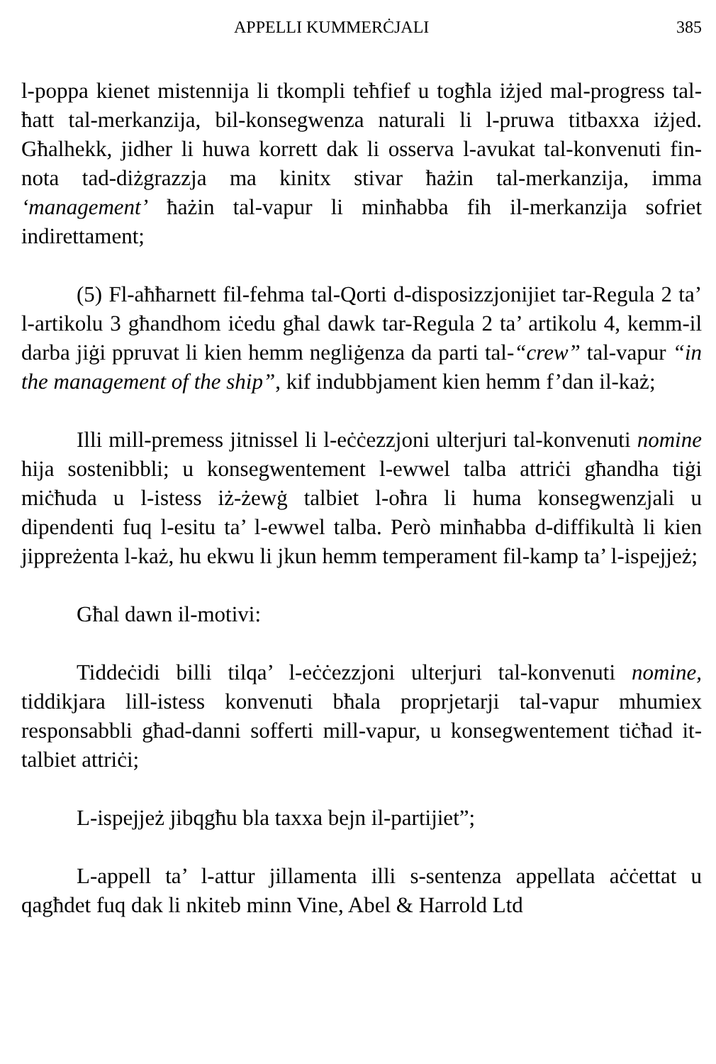APPELLI KUMMERĊJALI 385
l-poppa kienet mistennija li tkompli teħfief u togħla iżjed mal-progress tal-ħatt tal-merkanzija, bil-konsegwenza naturali li l-pruwa titbaxxa iżjed. Għalhekk, jidher li huwa korrett dak li osserva l-avukat tal-konvenuti fin-nota tad-diżgrazzja ma kinitx stivar ħażin tal-merkanzija, imma ‘management’ ħażin tal-vapur li minħabba fih il-merkanzija sofriet indirettament;
(5) Fl-aħħarnett fil-fehma tal-Qorti d-disposizzjonijiet tar-Regula 2 ta’ l-artikolu 3 għandhom iċedu għal dawk tar-Regula 2 ta’ artikolu 4, kemm-il darba jiġi ppruvat li kien hemm negliġenza da parti tal-“crew” tal-vapur “in the management of the ship”, kif indubbjament kien hemm f’dan il-każ;
Illi mill-premess jitnissel li l-eċċezzjoni ulterjuri tal-konvenuti nomine hija sostenibbli; u konsegwentement l-ewwel talba attriċi għandha tiġi miċħuda u l-istess iż-żewġ talbiet l-oħra li huma konsegwenzjali u dipendenti fuq l-esitu ta’ l-ewwel talba. Però minħabba d-diffikultà li kien jippreżenta l-każ, hu ekwu li jkun hemm temperament fil-kamp ta’ l-ispejjeż;
Għal dawn il-motivi:
Tiddeċidi billi tilqa’ l-eċċezzjoni ulterjuri tal-konvenuti nomine, tiddikjara lill-istess konvenuti bħala proprjetarji tal-vapur mhumiex responsabbli għad-danni sofferti mill-vapur, u konsegwentement tiċħad it-talbiet attriċi;
L-ispejjeż jibqgħu bla taxxa bejn il-partijiet”;
L-appell ta’ l-attur jillamenta illi s-sentenza appellata aċċettat u qagħdet fuq dak li nkiteb minn Vine, Abel & Harrold Ltd